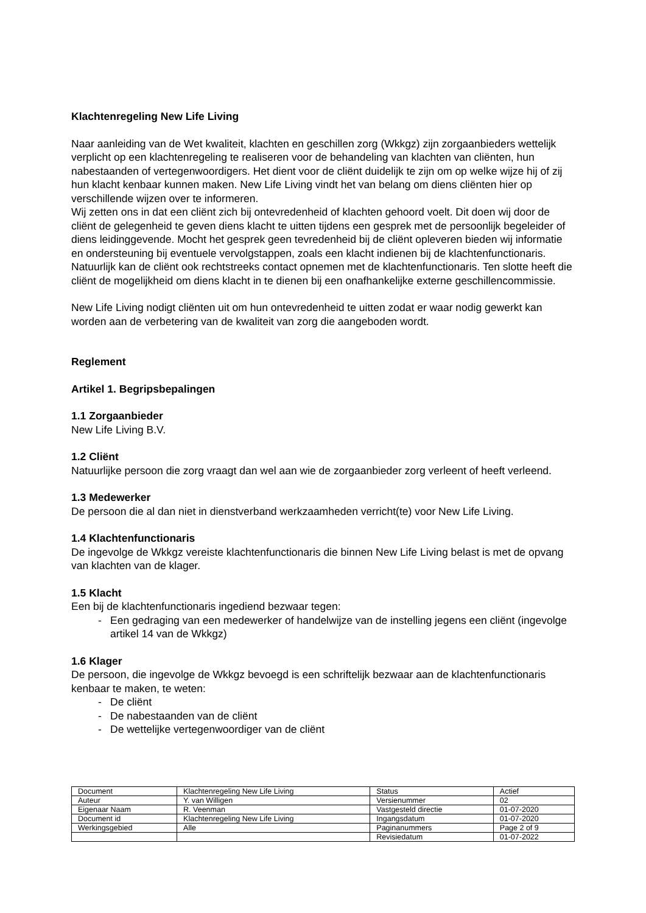Klachtenregeling New Life Living
Naar aanleiding van de Wet kwaliteit, klachten en geschillen zorg (Wkkgz) zijn zorgaanbieders wettelijk verplicht op een klachtenregeling te realiseren voor de behandeling van klachten van cliënten, hun nabestaanden of vertegenwoordigers. Het dient voor de cliënt duidelijk te zijn om op welke wijze hij of zij hun klacht kenbaar kunnen maken. New Life Living vindt het van belang om diens cliënten hier op verschillende wijzen over te informeren.
Wij zetten ons in dat een cliënt zich bij ontevredenheid of klachten gehoord voelt. Dit doen wij door de cliënt de gelegenheid te geven diens klacht te uitten tijdens een gesprek met de persoonlijk begeleider of diens leidinggevende. Mocht het gesprek geen tevredenheid bij de cliënt opleveren bieden wij informatie en ondersteuning bij eventuele vervolgstappen, zoals een klacht indienen bij de klachtenfunctionaris. Natuurlijk kan de cliënt ook rechtstreeks contact opnemen met de klachtenfunctionaris. Ten slotte heeft die cliënt de mogelijkheid om diens klacht in te dienen bij een onafhankelijke externe geschillencommissie.
New Life Living nodigt cliënten uit om hun ontevredenheid te uitten zodat er waar nodig gewerkt kan worden aan de verbetering van de kwaliteit van zorg die aangeboden wordt.
Reglement
Artikel 1. Begripsbepalingen
1.1 Zorgaanbieder
New Life Living B.V.
1.2 Cliënt
Natuurlijke persoon die zorg vraagt dan wel aan wie de zorgaanbieder zorg verleent of heeft verleend.
1.3 Medewerker
De persoon die al dan niet in dienstverband werkzaamheden verricht(te) voor New Life Living.
1.4 Klachtenfunctionaris
De ingevolge de Wkkgz vereiste klachtenfunctionaris die binnen New Life Living belast is met de opvang van klachten van de klager.
1.5 Klacht
Een bij de klachtenfunctionaris ingediend bezwaar tegen:
- Een gedraging van een medewerker of handelwijze van de instelling jegens een cliënt (ingevolge artikel 14 van de Wkkgz)
1.6 Klager
De persoon, die ingevolge de Wkkgz bevoegd is een schriftelijk bezwaar aan de klachtenfunctionaris kenbaar te maken, te weten:
- De cliënt
- De nabestaanden van de cliënt
- De wettelijke vertegenwoordiger van de cliënt
| Document | Klachtenregeling New Life Living | Status | Actief |
| Auteur | Y. van Willigen | Versienummer | 02 |
| Eigenaar Naam | R. Veenman | Vastgesteld directie | 01-07-2020 |
| Document id | Klachtenregeling New Life Living | Ingangsdatum | 01-07-2020 |
| Werkingsgebied | Alle | Paginanummers | Page 2 of 9 |
| | | Revisiedatum | 01-07-2022 |